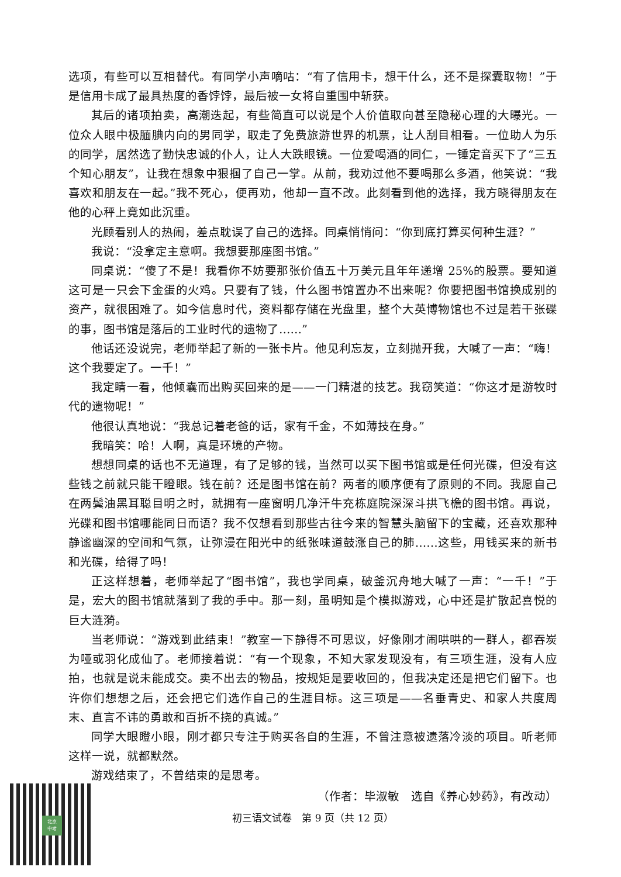选项，有些可以互相替代。有同学小声嘀咕：“有了信用卡，想干什么，还不是探囊取物！”于是信用卡成了最具热度的香饽饽，最后被一女将自重围中斩获。
其后的诸项拍卖，高潮迭起，有些简直可以说是个人价值取向甚至隐秘心理的大曝光。一位众人眼中极腼腆内向的男同学，取走了免费旅游世界的机票，让人刮目相看。一位助人为乐的同学，居然选了勤快忠诚的仆人，让人大跌眼镜。一位爱喝酒的同仁，一锤定音买下了“三五个知心朋友”，让我在想象中狠掴了自己一掌。从前，我劝过他不要喝那么多酒，他笑说：“我喜欢和朋友在一起。”我不死心，便再劝，他却一直不改。此刻看到他的选择，我方晓得朋友在他的心秤上竟如此沉重。
光顾看别人的热闹，差点耽误了自己的选择。同桌悄悄问：“你到底打算买何种生涯？”
我说：“没拿定主意啊。我想要那座图书馆。”
同桌说：“傻了不是！我看你不妨要那张价值五十万美元且年年递增 25%的股票。要知道这可是一只会下金蛋的火鸡。只要有了钱，什么图书馆置办不出来呢？你要把图书馆换成别的资产，就很困难了。如今信息时代，资料都存储在光盘里，整个大英博物馆也不过是若干张碟的事，图书馆是落后的工业时代的遗物了……”
他话还没说完，老师举起了新的一张卡片。他见利忘友，立刻抛开我，大喊了一声：“嗨！这个我要定了。一千！”
我定睛一看，他倾囊而出购买回来的是——一门精湛的技艺。我窃笑道：“你这才是游牧时代的遗物呢！”
他很认真地说：“我总记着老爸的话，家有千金，不如薄技在身。”
我暗笑：哈！人啊，真是环境的产物。
想想同桌的话也不无道理，有了足够的钱，当然可以买下图书馆或是任何光碟，但没有这些钱之前就只能干瞪眼。钱在前？还是图书馆在前？两者的顺序便有了原则的不同。我愿自己在两鬓油黑耳聪目明之时，就拥有一座窗明几净汗牛充栋庭院深深斗拱飞檐的图书馆。再说，光碟和图书馆哪能同日而语？我不仅想看到那些古往今来的智慧头脑留下的宝藏，还喜欢那种静谧幽深的空间和气氛，让弥漫在阳光中的纸张味道鼓涨自己的肺……这些，用钱买来的新书和光碟，给得了吗！
正这样想着，老师举起了“图书馆”，我也学同桌，破釜沉舟地大喊了一声：“一千！”于是，宏大的图书馆就落到了我的手中。那一刻，虽明知是个模拟游戏，心中还是扩散起喜悦的巨大涟漪。
当老师说：“游戏到此结束！”教室一下静得不可思议，好像刚才闹哄哄的一群人，都吞炭为哑或羽化成仙了。老师接着说：“有一个现象，不知大家发现没有，有三项生涯，没有人应拍，也就是说未能成交。卖不出去的物品，按规矩是要收回的，但我决定还是把它们留下。也许你们想想之后，还会把它们选作自己的生涯目标。这三项是——名垂青史、和家人共度周末、直言不讳的勇敢和百折不挠的真诚。”
同学大眼瞪小眼，刚才都只专注于购买各自的生涯，不曾注意被遗落冷淡的项目。听老师这样一说，就都默然。
游戏结束了，不曾结束的是思考。
（作者：毕淑敏　选自《养心妙药》，有改动）
初三语文试卷　第 9 页（共 12 页）
北京
中考